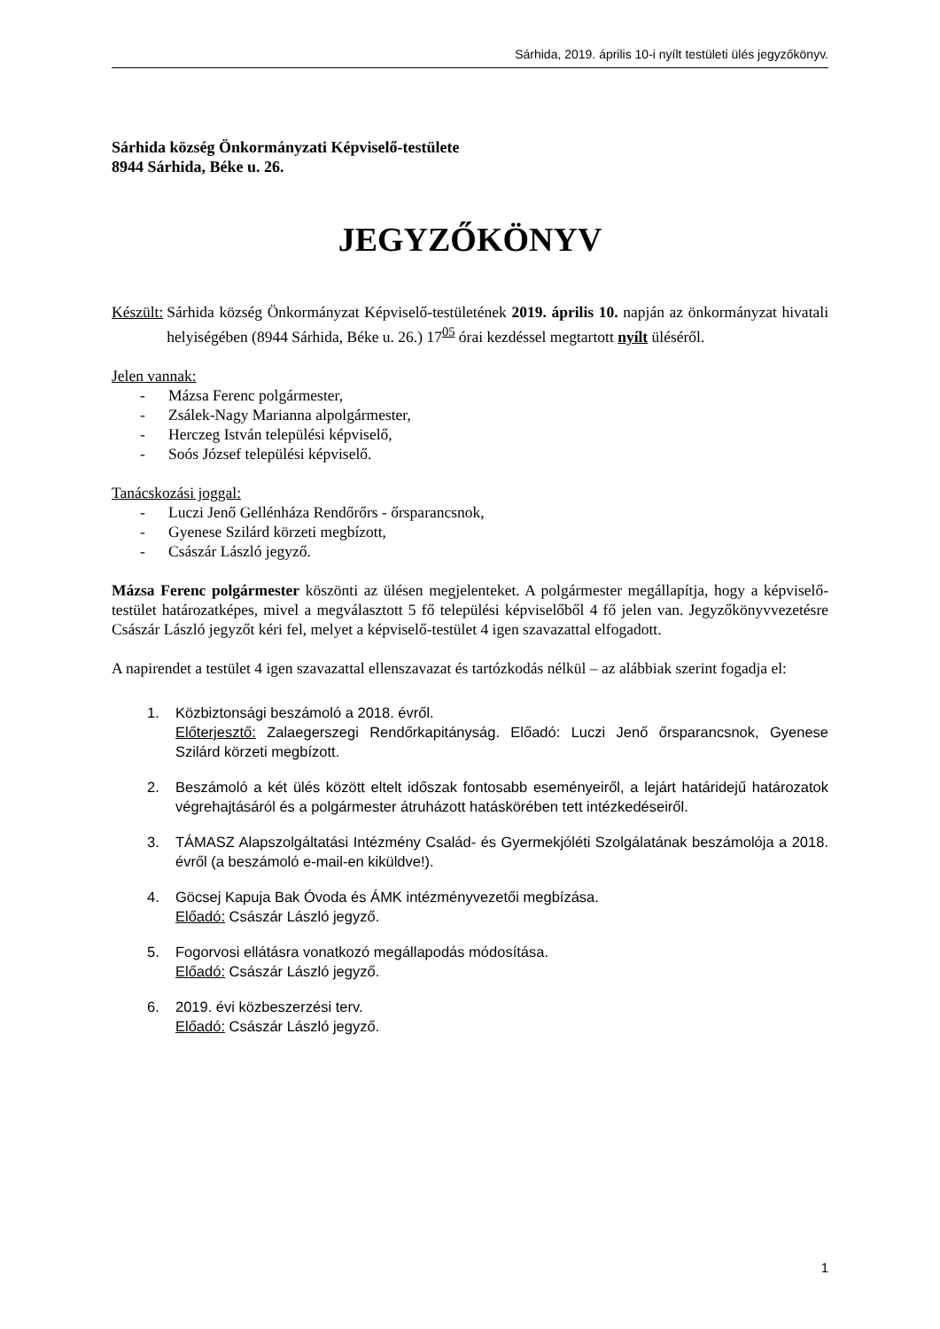Sárhida, 2019. április 10-i nyílt testületi ülés jegyzőkönyv.
Sárhida község Önkormányzati Képviselő-testülete
8944 Sárhida, Béke u. 26.
JEGYZŐKÖNYV
Készült: Sárhida község Önkormányzat Képviselő-testületének 2019. április 10. napján az önkormányzat hivatali helyiségében (8944 Sárhida, Béke u. 26.) 17<sup>05</sup> órai kezdéssel megtartott nyílt üléséről.
Jelen vannak:
- Mázsa Ferenc polgármester,
- Zsálek-Nagy Marianna alpolgármester,
- Herczeg István települési képviselő,
- Soós József települési képviselő.
Tanácskozási joggal:
- Luczi Jenő Gellénháza Rendőrőrs - őrsparancsnok,
- Gyenese Szilárd körzeti megbízott,
- Császár László jegyző.
Mázsa Ferenc polgármester köszönti az ülésen megjelenteket. A polgármester megállapítja, hogy a képviselő-testület határozatképes, mivel a megválasztott 5 fő települési képviselőből 4 fő jelen van. Jegyzőkönyvvezetésre Császár László jegyzőt kéri fel, melyet a képviselő-testület 4 igen szavazattal elfogadott.
A napirendet a testület 4 igen szavazattal ellenszavazat és tartózkodás nélkül – az alábbiak szerint fogadja el:
1. Közbiztonsági beszámoló a 2018. évről.
Előterjesztő: Zalaegerszegi Rendőrkapitányság. Előadó: Luczi Jenő őrsparancsnok, Gyenese Szilárd körzeti megbízott.
2. Beszámoló a két ülés között eltelt időszak fontosabb eseményeiről, a lejárt határidejű határozatok végrehajtásáról és a polgármester átruházott hatáskörében tett intézkedéseiről.
3. TÁMASZ Alapszolgáltatási Intézmény Család- és Gyermekjóléti Szolgálatának beszámolója a 2018. évről (a beszámoló e-mail-en kiküldve!).
4. Göcsej Kapuja Bak Óvoda és ÁMK intézményvezetői megbízása.
Előadó: Császár László jegyző.
5. Fogorvosi ellátásra vonatkozó megállapodás módosítása.
Előadó: Császár László jegyző.
6. 2019. évi közbeszerzési terv.
Előadó: Császár László jegyző.
1